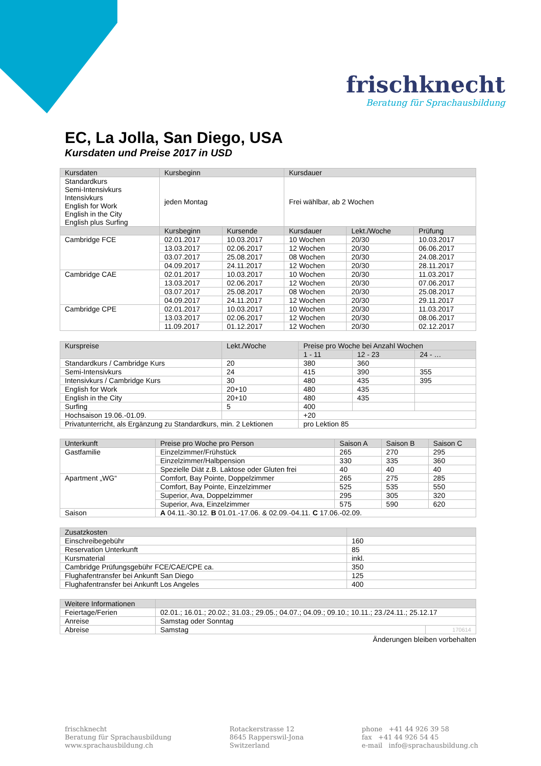frischknecht
Beratung für Sprachausbildung
EC, La Jolla, San Diego, USA
Kursdaten und Preise 2017 in USD
| Kursdaten | Kursbeginn | | Kursdauer | | |
| --- | --- | --- | --- | --- | --- |
| Standardkurs Semi-Intensivkurs Intensivkurs English for Work English in the City English plus Surfing | jeden Montag | | Frei wählbar, ab 2 Wochen | | |
| | Kursbeginn | Kursende | Kursdauer | Lekt./Woche | Prüfung |
| Cambridge FCE | 02.01.2017 | 10.03.2017 | 10 Wochen | 20/30 | 10.03.2017 |
| | 13.03.2017 | 02.06.2017 | 12 Wochen | 20/30 | 06.06.2017 |
| | 03.07.2017 | 25.08.2017 | 08 Wochen | 20/30 | 24.08.2017 |
| | 04.09.2017 | 24.11.2017 | 12 Wochen | 20/30 | 28.11.2017 |
| Cambridge CAE | 02.01.2017 | 10.03.2017 | 10 Wochen | 20/30 | 11.03.2017 |
| | 13.03.2017 | 02.06.2017 | 12 Wochen | 20/30 | 07.06.2017 |
| | 03.07.2017 | 25.08.2017 | 08 Wochen | 20/30 | 25.08.2017 |
| | 04.09.2017 | 24.11.2017 | 12 Wochen | 20/30 | 29.11.2017 |
| Cambridge CPE | 02.01.2017 | 10.03.2017 | 10 Wochen | 20/30 | 11.03.2017 |
| | 13.03.2017 | 02.06.2017 | 12 Wochen | 20/30 | 08.06.2017 |
| | 11.09.2017 | 01.12.2017 | 12 Wochen | 20/30 | 02.12.2017 |
| Kurspreise | Lekt./Woche | Preise pro Woche bei Anzahl Wochen | | |
| --- | --- | --- | --- | --- |
| | | 1 - 11 | 12 - 23 | 24 - … |
| Standardkurs / Cambridge Kurs | 20 | 380 | 360 | |
| Semi-Intensivkurs | 24 | 415 | 390 | 355 |
| Intensivkurs / Cambridge Kurs | 30 | 480 | 435 | 395 |
| English for Work | 20+10 | 480 | 435 | |
| English in the City | 20+10 | 480 | 435 | |
| Surfing | 5 | 400 | | |
| Hochsaison 19.06.-01.09. | | +20 | | |
| Privatunterricht, als Ergänzung zu Standardkurs, min. 2 Lektionen | | pro Lektion 85 | | |
| Unterkunft | Preise pro Woche pro Person | Saison A | Saison B | Saison C |
| --- | --- | --- | --- | --- |
| Gastfamilie | Einzelzimmer/Frühstück | 265 | 270 | 295 |
| | Einzelzimmer/Halbpension | 330 | 335 | 360 |
| | Spezielle Diät z.B. Laktose oder Gluten frei | 40 | 40 | 40 |
| Apartment „WG“ | Comfort, Bay Pointe, Doppelzimmer | 265 | 275 | 285 |
| | Comfort, Bay Pointe, Einzelzimmer | 525 | 535 | 550 |
| | Superior, Ava, Doppelzimmer | 295 | 305 | 320 |
| | Superior, Ava, Einzelzimmer | 575 | 590 | 620 |
| Saison | A 04.11.-30.12. B 01.01.-17.06. & 02.09.-04.11. C 17.06.-02.09. | | | |
| Zusatzkosten | |
| --- | --- |
| Einschreibegebühr | 160 |
| Reservation Unterkunft | 85 |
| Kursmaterial | inkl. |
| Cambridge Prüfungsgebühr FCE/CAE/CPE ca. | 350 |
| Flughafentransfer bei Ankunft San Diego | 125 |
| Flughafentransfer bei Ankunft Los Angeles | 400 |
| Weitere Informationen | | |
| --- | --- | --- |
| Feiertage/Ferien | 02.01.; 16.01.; 20.02.; 31.03.; 29.05.; 04.07.; 04.09.; 09.10.; 10.11.; 23./24.11.; 25.12.17 | |
| Anreise | Samstag oder Sonntag | |
| Abreise | Samstag | 170614 |
Änderungen bleiben vorbehalten
frischknecht
Beratung für Sprachausbildung
www.sprachausbildung.ch
Rotackerstrasse 12
8645 Rapperswil-Jona
Switzerland
phone +41 44 926 39 58
fax +41 44 926 54 45
e-mail info@sprachausbildung.ch